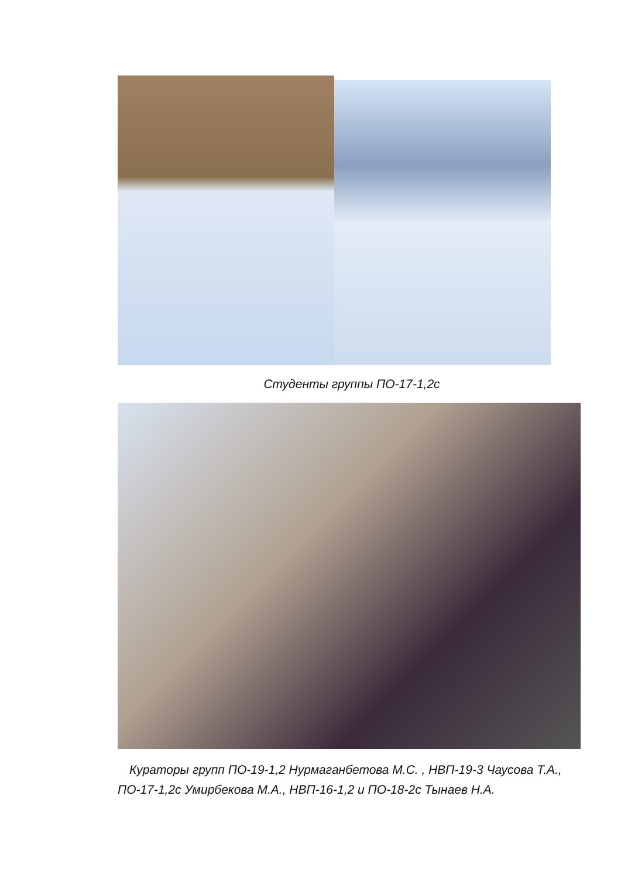Студенты группы ПО-17-1,2с
Кураторы групп ПО-19-1,2 Нурмаганбетова М.С. , НВП-19-3 Чаусова Т.А., ПО-17-1,2с Умирбекова М.А., НВП-16-1,2 и ПО-18-2с Тынаев Н.А.